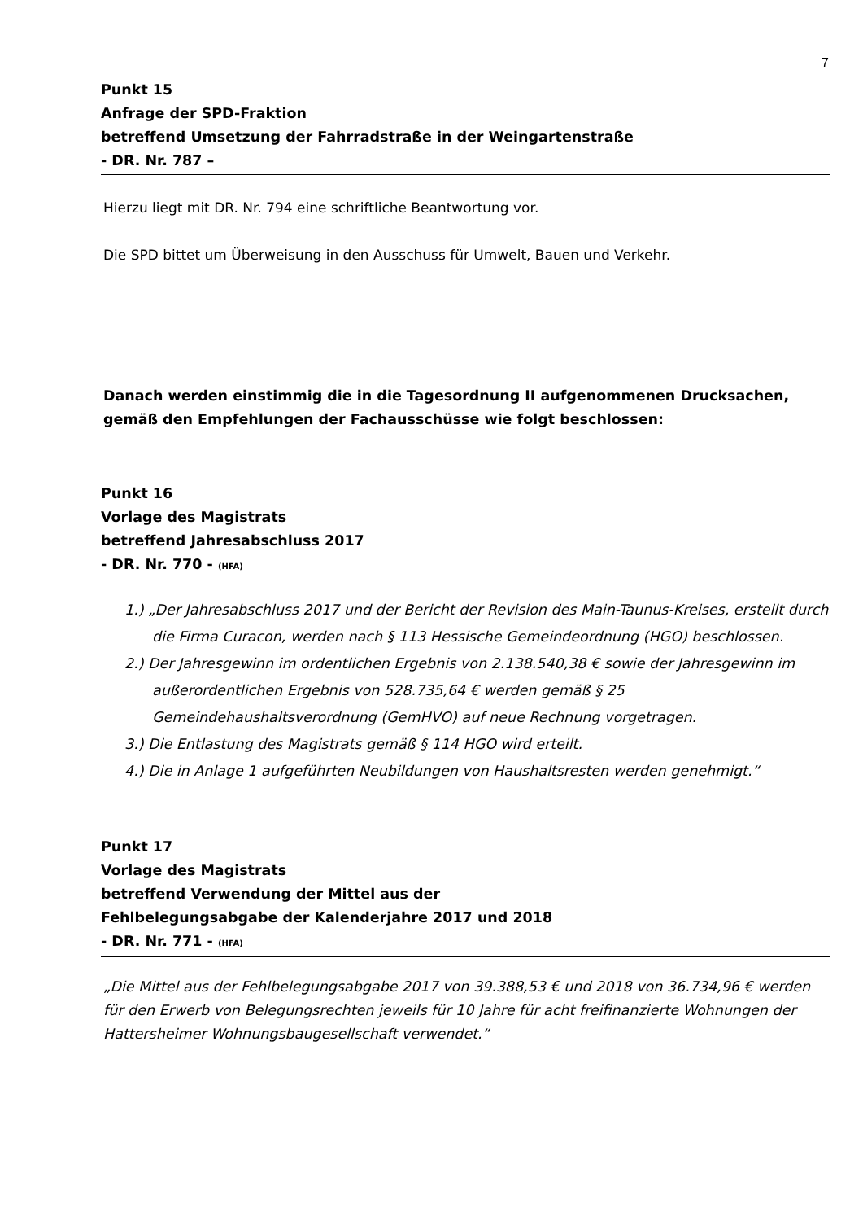7
Punkt 15
Anfrage der SPD-Fraktion
betreffend Umsetzung der Fahrradstraße in der Weingartenstraße
- DR. Nr. 787 –
Hierzu liegt mit DR. Nr. 794 eine schriftliche Beantwortung vor.
Die SPD bittet um Überweisung in den Ausschuss für Umwelt, Bauen und Verkehr.
Danach werden einstimmig die in die Tagesordnung II aufgenommenen Drucksachen, gemäß den Empfehlungen der Fachausschüsse wie folgt beschlossen:
Punkt 16
Vorlage des Magistrats
betreffend Jahresabschluss 2017
- DR. Nr. 770 - (HFA)
1.) „Der Jahresabschluss 2017 und der Bericht der Revision des Main-Taunus-Kreises, erstellt durch die Firma Curacon, werden nach § 113 Hessische Gemeindeordnung (HGO) beschlossen.
2.) Der Jahresgewinn im ordentlichen Ergebnis von 2.138.540,38 € sowie der Jahresgewinn im außerordentlichen Ergebnis von 528.735,64 € werden gemäß § 25 Gemeindehaushaltsverordnung (GemHVO) auf neue Rechnung vorgetragen.
3.) Die Entlastung des Magistrats gemäß § 114 HGO wird erteilt.
4.) Die in Anlage 1 aufgeführten Neubildungen von Haushaltsresten werden genehmigt.“
Punkt 17
Vorlage des Magistrats
betreffend Verwendung der Mittel aus der
Fehlbelegungsabgabe der Kalenderjahre 2017 und 2018
- DR. Nr. 771 - (HFA)
„Die Mittel aus der Fehlbelegungsabgabe 2017 von 39.388,53 € und 2018 von 36.734,96 € werden für den Erwerb von Belegungsrechten jeweils für 10 Jahre für acht freifinanzierte Wohnungen der Hattersheimer Wohnungsbaugesellschaft verwendet.“